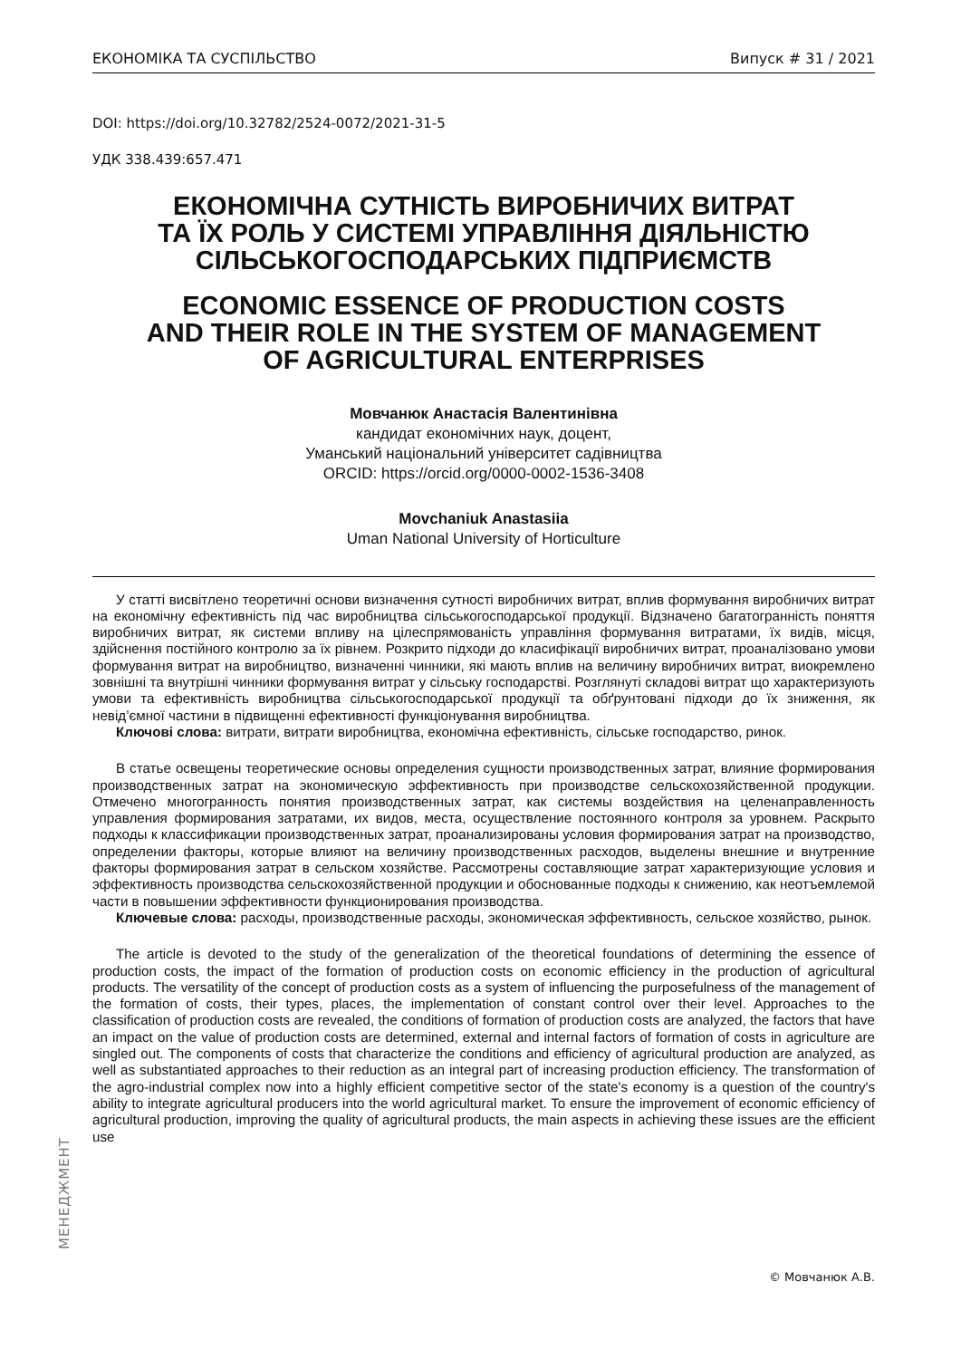ЕКОНОМІКА ТА СУСПІЛЬСТВО Випуск # 31 / 2021
DOI: https://doi.org/10.32782/2524-0072/2021-31-5
УДК 338.439:657.471
ЕКОНОМІЧНА СУТНІСТЬ ВИРОБНИЧИХ ВИТРАТ
ТА ЇХ РОЛЬ У СИСТЕМІ УПРАВЛІННЯ ДІЯЛЬНІСТЮ
СІЛЬСЬКОГОСПОДАРСЬКИХ ПІДПРИЄМСТВ
ECONOMIC ESSENCE OF PRODUCTION COSTS
AND THEIR ROLE IN THE SYSTEM OF MANAGEMENT
OF AGRICULTURAL ENTERPRISES
Мовчанюк Анастасія Валентинівна
кандидат економічних наук, доцент,
Уманський національний університет садівництва
ORCID: https://orcid.org/0000-0002-1536-3408
Movchaniuk Anastasiia
Uman National University of Horticulture
У статті висвітлено теоретичні основи визначення сутності виробничих витрат, вплив формування виробничих витрат на економічну ефективність під час виробництва сільськогосподарської продукції. Відзначено багатогранність поняття виробничих витрат, як системи впливу на цілеспрямованість управління формування витратами, їх видів, місця, здійснення постійного контролю за їх рівнем. Розкрито підходи до класифікації виробничих витрат, проаналізовано умови формування витрат на виробництво, визначенні чинники, які мають вплив на величину виробничих витрат, виокремлено зовнішні та внутрішні чинники формування витрат у сільську господарстві. Розглянуті складові витрат що характеризують умови та ефективність виробництва сільськогосподарської продукції та обґрунтовані підходи до їх зниження, як невід’ємної частини в підвищенні ефективності функціонування виробництва.
Ключові слова: витрати, витрати виробництва, економічна ефективність, сільське господарство, ринок.
В статье освещены теоретические основы определения сущности производственных затрат, влияние формирования производственных затрат на экономическую эффективность при производстве сельскохозяйственной продукции. Отмечено многогранность понятия производственных затрат, как системы воздействия на целенаправленность управления формирования затратами, их видов, места, осуществление постоянного контроля за уровнем. Раскрыто подходы к классификации производственных затрат, проанализированы условия формирования затрат на производство, определении факторы, которые влияют на величину производственных расходов, выделены внешние и внутренние факторы формирования затрат в сельском хозяйстве. Рассмотрены составляющие затрат характеризующие условия и эффективность производства сельскохозяйственной продукции и обоснованные подходы к снижению, как неотъемлемой части в повышении эффективности функционирования производства.
Ключевые слова: расходы, производственные расходы, экономическая эффективность, сельское хозяйство, рынок.
The article is devoted to the study of the generalization of the theoretical foundations of determining the essence of production costs, the impact of the formation of production costs on economic efficiency in the production of agricultural products. The versatility of the concept of production costs as a system of influencing the purposefulness of the management of the formation of costs, their types, places, the implementation of constant control over their level. Approaches to the classification of production costs are revealed, the conditions of formation of production costs are analyzed, the factors that have an impact on the value of production costs are determined, external and internal factors of formation of costs in agriculture are singled out. The components of costs that characterize the conditions and efficiency of agricultural production are analyzed, as well as substantiated approaches to their reduction as an integral part of increasing production efficiency. The transformation of the agro-industrial complex now into a highly efficient competitive sector of the state's economy is a question of the country's ability to integrate agricultural producers into the world agricultural market. To ensure the improvement of economic efficiency of agricultural production, improving the quality of agricultural products, the main aspects in achieving these issues are the efficient use
МЕНЕДЖМЕНТ
© Мовчанюк А.В.